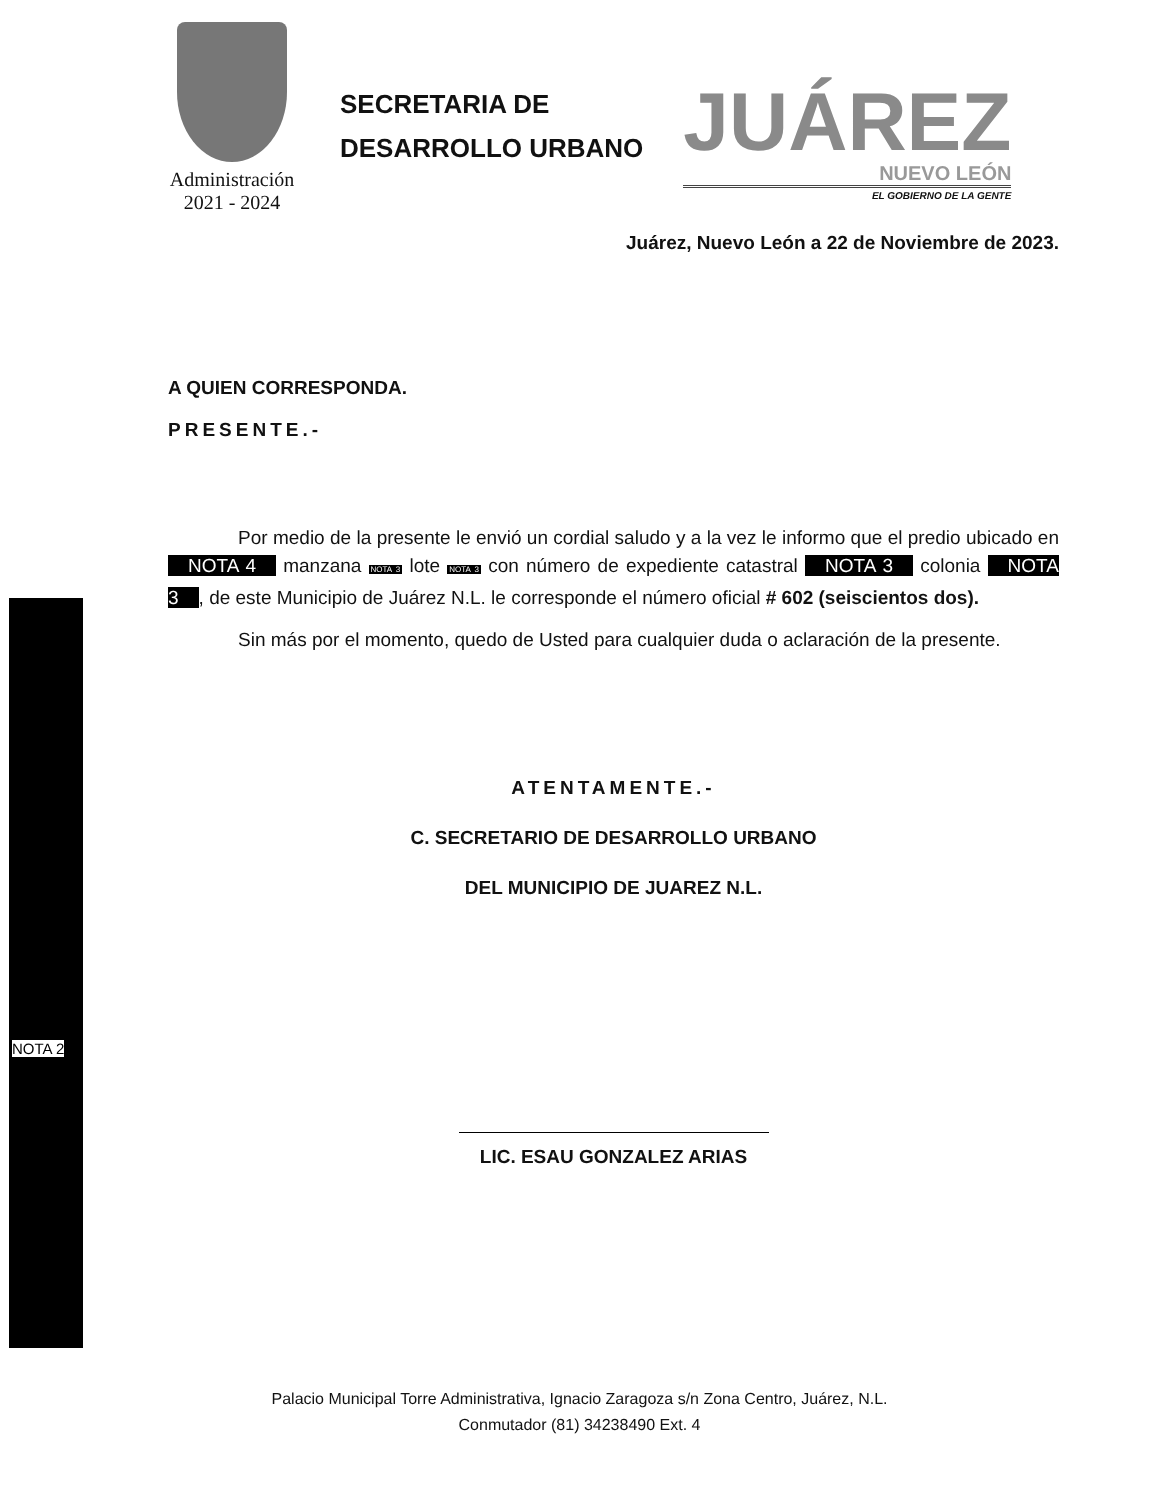NOTA 2
Administración
2021 - 2024
SECRETARIA DE
DESARROLLO URBANO
JUÁREZ
NUEVO LEÓN
EL GOBIERNO DE LA GENTE
Juárez, Nuevo León a 22 de Noviembre de 2023.
A QUIEN CORRESPONDA.
PRESENTE.-
Por medio de la presente le envió un cordial saludo y a la vez le informo que el predio ubicado en NOTA 4 manzana NOTA 3 lote NOTA 3 con número de expediente catastral NOTA 3 colonia NOTA 3, de este Municipio de Juárez N.L. le corresponde el número oficial # 602 (seiscientos dos).
Sin más por el momento, quedo de Usted para cualquier duda o aclaración de la presente.
ATENTAMENTE.-
C. SECRETARIO DE DESARROLLO URBANO
DEL MUNICIPIO DE JUAREZ N.L.
LIC. ESAU GONZALEZ ARIAS
Palacio Municipal Torre Administrativa, Ignacio Zaragoza s/n Zona Centro, Juárez, N.L.
Conmutador (81) 34238490 Ext. 4